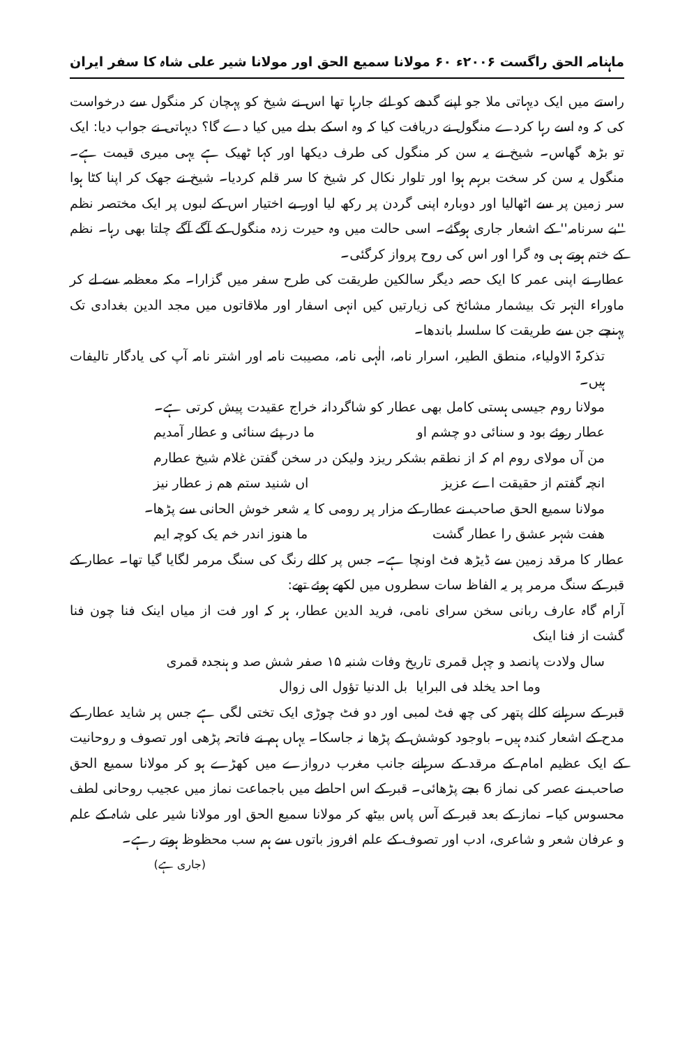ماہنامہ الحق راگست ۲۰۰۶ء ۶۰ مولانا سمیع الحق اور مولانا شیر علی شاہ کا سفر ایران
راستے میں ایک دیہاتی ملا جو اپنے گدھے کو لئے جارہا تھا اس نے شیخ کو پہچان کر منگول سے درخواست کی کہ وہ اسے رہا کردے منگول نے دریافت کیا کہ وہ اسکے بدلے میں کیا دے گا؟ دیہاتی نے جواب دیا: ایک تو بڑھ گھاس۔ شیخ نے یہ سن کر منگول کی طرف دیکھا اور کہا ٹھیک ہے یہی میری قیمت ہے۔ منگول یہ سن کر سخت برہم ہوا اور تلوار نکال کر شیخ کا سر قلم کردیا۔ شیخ نے جھک کر اپنا کٹا ہوا سر زمین پر سے اٹھالیا اور دوبارہ اپنی گردن پر رکھ لیا اور بے اختیار اس کے لبوں پر ایک مختصر نظم ''بے سرنامہ'' کے اشعار جاری ہوگئے۔ اسی حالت میں وہ حیرت زدہ منگول کے آگے آگے چلتا بھی رہا۔ نظم کے ختم ہوتے ہی وہ گرا اور اس کی روح پرواز کرگئی۔
عطار نے اپنی عمر کا ایک حصہ دیگر سالکین طریقت کی طرح سفر میں گزارا۔ مکہ معظمہ سے لے کر ماوراء النہر تک بیشمار مشائخ کی زیارتیں کیں انہی اسفار اور ملاقاتوں میں مجد الدین بغدادی تک پہنچے جن سے طریقت کا سلسلہ باندھا۔
تذکرۃ الاولیاء، منطق الطیر، اسرار نامہ، الٰہی نامہ، مصیبت نامہ اور اشتر نامہ آپ کی یادگار تالیفات ہیں۔
مولانا روم جیسی ہستی کامل بھی عطار کو شاگردانہ خراج عقیدت پیش کرتی ہے۔
عطار روئے بود و سنائی دو چشم او ما در پئے سنائی و عطار آمدیم
من آں مولای روم ام کہ از نطقم بشکر ریزد ولیکن در سخن گفتن غلام شیخ عطارم
انچہ گفتم از حقیقت اے عزیز اں شنید ستم ھم ز عطار نیز
مولانا سمیع الحق صاحب نے عطار کے مزار پر رومی کا یہ شعر خوش الحانی سے پڑھا۔
ھفت شہر عشق را عطار گشت ما ھنوز اندر خم یک کوچہ ایم
عطار کا مرقد زمین سے ڈیڑھ فٹ اونچا ہے۔ جس پر کالے رنگ کی سنگ مرمر لگایا گیا تھا۔ عطار کے قبر کے سنگ مرمر پر یہ الفاظ سات سطروں میں لکھے ہوئے تھے:
آرام گاہ عارف ربانی سخن سرای نامی، فرید الدین عطار، ہر کہ اور فت از میاں اینک فنا چون فنا گشت از فنا اینک
سال ولادت پانصد و چہل قمری تاریخ وفات شنبہ ۱۵ صفر شش صد و ہنجدہ قمری
وما احد یخلد فی البرایا بل الدنیا تؤول الی زوال
قبر کے سرہانے کالے پتھر کی چھ فٹ لمبی اور دو فٹ چوڑی ایک تختی لگی ہے جس پر شاید عطار کے مدح کے اشعار کندہ ہیں۔ باوجود کوشش کے پڑھا نہ جاسکا۔ یہاں ہم نے فاتحہ پڑھی اور تصوف و روحانیت کے ایک عظیم امام کے مرقد کے سرہانے جانب مغرب دروازے میں کھڑے ہو کر مولانا سمیع الحق صاحب نے عصر کی نماز 6 بجے پڑھائی۔ قبر کے اس احاطے میں باجماعت نماز میں عجیب روحانی لطف محسوس کیا۔ نماز کے بعد قبر کے آس پاس بیٹھ کر مولانا سمیع الحق اور مولانا شیر علی شاہ کے علم و عرفان شعر و شاعری، ادب اور تصوف کے علم افروز باتوں سے ہم سب محظوظ ہوتے رہے۔
(جاری ہے)